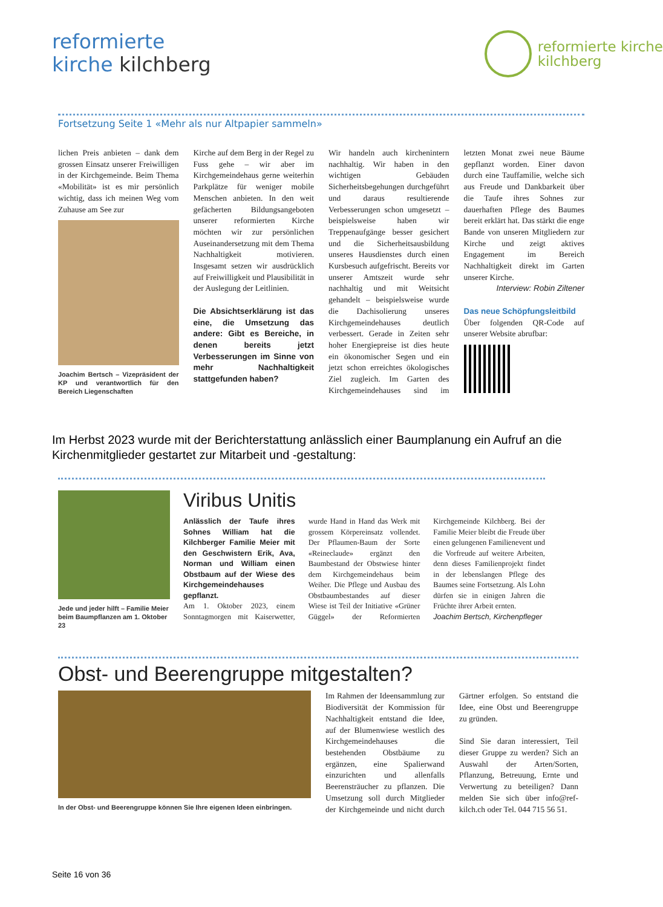reformierte
kirche kilchberg
reformierte kirche
kilchberg
Fortsetzung Seite 1 «Mehr als nur Altpapier sammeln»
lichen Preis anbieten – dank dem grossen Einsatz unserer Freiwilligen in der Kirchgemeinde. Beim Thema «Mobilität» ist es mir persönlich wichtig, dass ich meinen Weg vom Zuhause am See zur
Joachim Bertsch – Vizepräsident der KP und verantwortlich für den Bereich Liegenschaften
Kirche auf dem Berg in der Regel zu Fuss gehe – wir aber im Kirchgemeindehaus gerne weiterhin Parkplätze für weniger mobile Menschen anbieten. In den weit gefächerten Bildungsangeboten unserer reformierten Kirche möchten wir zur persönlichen Auseinandersetzung mit dem Thema Nachhaltigkeit motivieren. Insgesamt setzen wir ausdrücklich auf Freiwilligkeit und Plausibilität in der Auslegung der Leitlinien.
Die Absichtserklärung ist das eine, die Umsetzung das andere: Gibt es Bereiche, in denen bereits jetzt Verbesserungen im Sinne von mehr Nachhaltigkeit stattgefunden haben?
Wir handeln auch kirchenintern nachhaltig. Wir haben in den wichtigen Gebäuden Sicherheitsbegehungen durchgeführt und daraus resultierende Verbesserungen schon umgesetzt – beispielsweise haben wir Treppenaufgänge besser gesichert und die Sicherheitsausbildung unseres Hausdienstes durch einen Kursbesuch aufgefrischt. Bereits vor unserer Amtszeit wurde sehr nachhaltig und mit Weitsicht gehandelt – beispielsweise wurde die Dachisolierung unseres Kirchgemeindehauses deutlich verbessert. Gerade in Zeiten sehr hoher Energiepreise ist dies heute ein ökonomischer Segen und ein jetzt schon erreichtes ökologisches Ziel zugleich. Im Garten des Kirchgemeindehauses sind im letzten Monat zwei neue Bäume gepflanzt worden. Einer davon durch eine Tauffamilie, welche sich aus Freude und Dankbarkeit über die Taufe ihres Sohnes zur dauerhaften Pflege des Baumes bereit erklärt hat. Das stärkt die enge Bande von unseren Mitgliedern zur Kirche und zeigt aktives Engagement im Bereich Nachhaltigkeit direkt im Garten unserer Kirche.
Interview: Robin Ziltener
Das neue Schöpfungsleitbild
Über folgenden QR-Code auf unserer Website abrufbar:
Im Herbst 2023 wurde mit der Berichterstattung anlässlich einer Baumplanung ein Aufruf an die Kirchenmitglieder gestartet zur Mitarbeit und -gestaltung:
Jede und jeder hilft – Familie Meier beim Baumpflanzen am 1. Oktober 23
Viribus Unitis
Anlässlich der Taufe ihres Sohnes William hat die Kilchberger Familie Meier mit den Geschwistern Erik, Ava, Norman und William einen Obstbaum auf der Wiese des Kirchgemeindehauses gepflanzt.
Am 1. Oktober 2023, einem Sonntagmorgen mit Kaiserwetter, wurde Hand in Hand das Werk mit grossem Körpereinsatz vollendet. Der Pflaumen-Baum der Sorte «Reineclaude» ergänzt den Baumbestand der Obstwiese hinter dem Kirchgemeindehaus beim Weiher. Die Pflege und Ausbau des Obstbaumbestandes auf dieser Wiese ist Teil der Initiative «Grüner Güggel» der Reformierten Kirchgemeinde Kilchberg. Bei der Familie Meier bleibt die Freude über einen gelungenen Familienevent und die Vorfreude auf weitere Arbeiten, denn dieses Familienprojekt findet in der lebenslangen Pflege des Baumes seine Fortsetzung. Als Lohn dürfen sie in einigen Jahren die Früchte ihrer Arbeit ernten.
Joachim Bertsch, Kirchenpfleger
Obst- und Beerengruppe mitgestalten?
In der Obst- und Beerengruppe können Sie Ihre eigenen Ideen einbringen.
Im Rahmen der Ideensammlung zur Biodiversität der Kommission für Nachhaltigkeit entstand die Idee, auf der Blumenwiese westlich des Kirchgemeindehauses die bestehenden Obstbäume zu ergänzen, eine Spalierwand einzurichten und allenfalls Beerensträucher zu pflanzen. Die Umsetzung soll durch Mitglieder der Kirchgemeinde und nicht durch Gärtner erfolgen. So entstand die Idee, eine Obst und Beerengruppe zu gründen.
Sind Sie daran interessiert, Teil dieser Gruppe zu werden? Sich an Auswahl der Arten/Sorten, Pflanzung, Betreuung, Ernte und Verwertung zu beteiligen? Dann melden Sie sich über info@ref-kilch.ch oder Tel. 044 715 56 51.
Seite 16 von 36